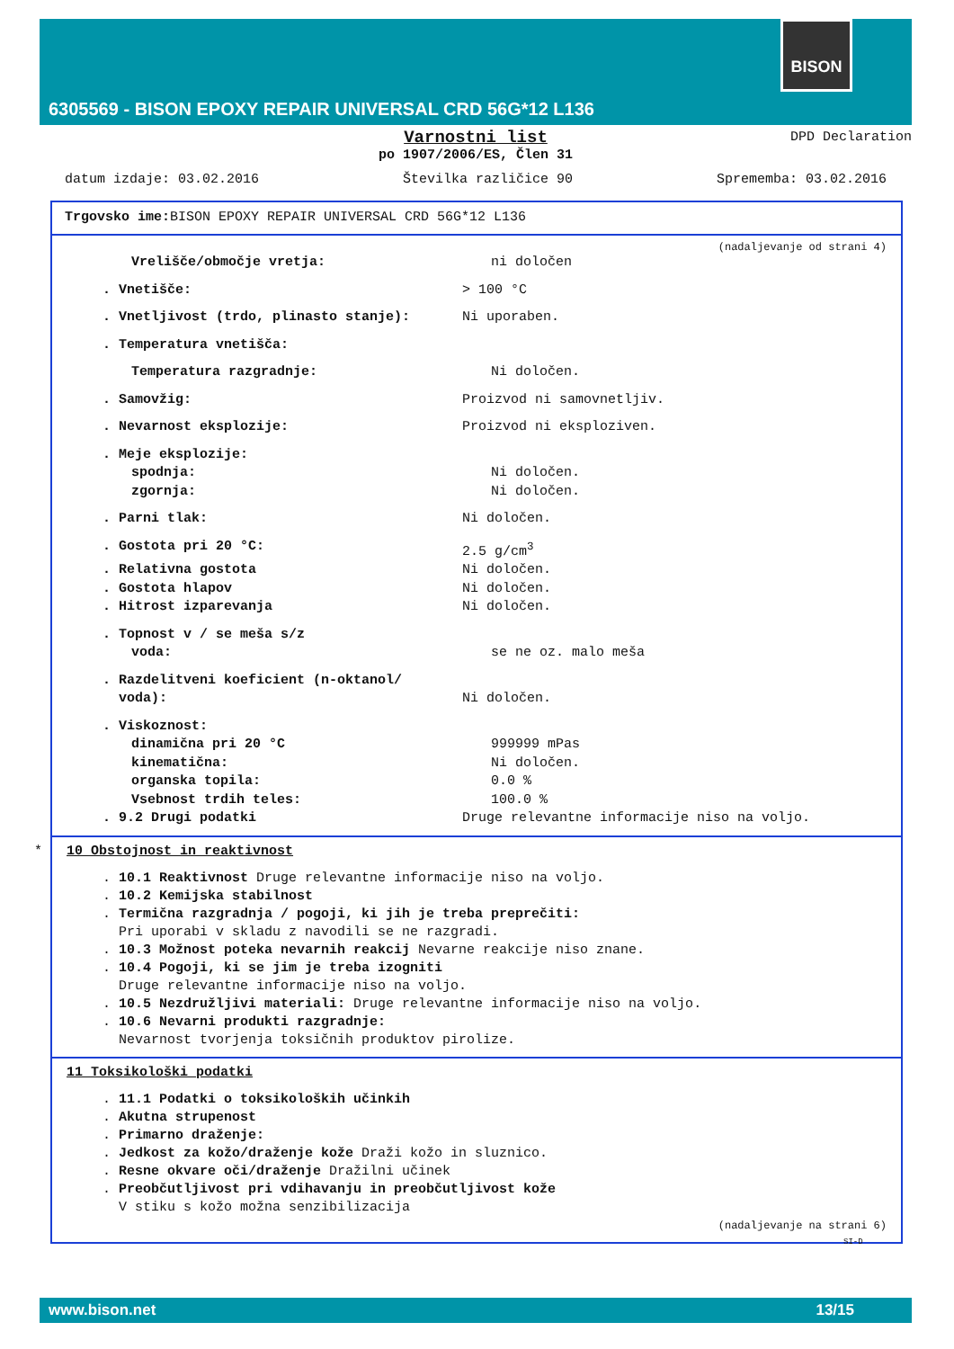BISON
6305569 - BISON EPOXY REPAIR UNIVERSAL CRD 56G*12 L136
Varnostni list
DPD Declaration
po 1907/2006/ES, Člen 31
datum izdaje: 03.02.2016 Številka različice 90 Sprememba: 03.02.2016
Trgovsko ime: BISON EPOXY REPAIR UNIVERSAL CRD 56G*12 L136
(nadaljevanje od strani 4)
Vrelišče/območje vretja: ni določen
. Vnetišče: > 100 °C
. Vnetljivost (trdo, plinasto stanje): Ni uporaben.
. Temperatura vnetišča:
Temperatura razgradnje: Ni določen.
. Samovžig: Proizvod ni samovnetljiv.
. Nevarnost eksplozije: Proizvod ni eksploziven.
. Meje eksplozije:
spodnja: Ni določen.
zgornja: Ni določen.
. Parni tlak: Ni določen.
. Gostota pri 20 °C: 2.5 g/cm<sup>3</sup>
. Relativna gostota Ni določen.
. Gostota hlapov Ni določen.
. Hitrost izparevanja Ni določen.
. Topnost v / se meša s/z
voda: se ne oz. malo meša
. Razdelitveni koeficient (n-oktanol/
voda): Ni določen.
. Viskoznost:
dinamična pri 20 °C 999999 mPas
kinematična: Ni določen.
organska topila: 0.0 %
Vsebnost trdih teles: 100.0 %
. 9.2 Drugi podatki Druge relevantne informacije niso na voljo.
* 10 Obstojnost in reaktivnost
. 10.1 Reaktivnost Druge relevantne informacije niso na voljo.
. 10.2 Kemijska stabilnost
. Termična razgradnja / pogoji, ki jih je treba preprečiti:
Pri uporabi v skladu z navodili se ne razgradi.
. 10.3 Možnost poteka nevarnih reakcij Nevarne reakcije niso znane.
. 10.4 Pogoji, ki se jim je treba izogniti
Druge relevantne informacije niso na voljo.
. 10.5 Nezdružljivi materiali: Druge relevantne informacije niso na voljo.
. 10.6 Nevarni produkti razgradnje:
Nevarnost tvorjenja toksičnih produktov pirolize.
11 Toksikološki podatki
. 11.1 Podatki o toksikoloških učinkih
. Akutna strupenost
. Primarno draženje:
. Jedkost za kožo/draženje kože Draži kožo in sluznico.
. Resne okvare oči/draženje Dražilni učinek
. Preobčutljivost pri vdihavanju in preobčutljivost kože
V stiku s kožo možna senzibilizacija
(nadaljevanje na strani 6)
SI-D
www.bison.net 13/15